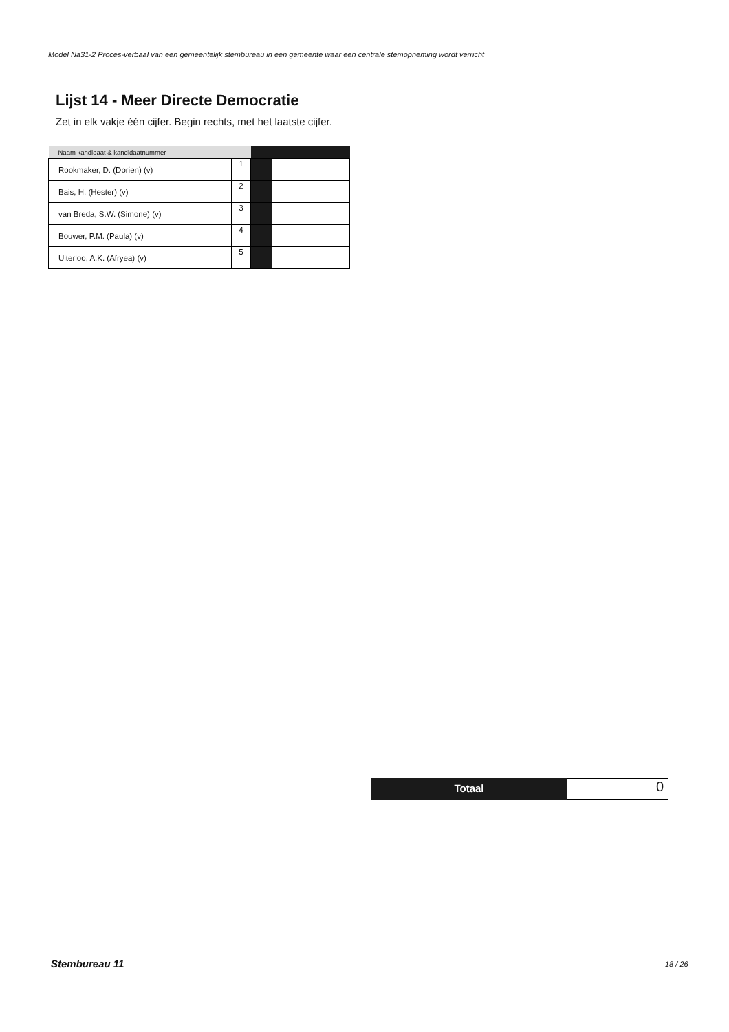Model Na31-2 Proces-verbaal van een gemeentelijk stembureau in een gemeente waar een centrale stemopneming wordt verricht
Lijst 14 - Meer Directe Democratie
Zet in elk vakje één cijfer. Begin rechts, met het laatste cijfer.
| Naam kandidaat & kandidaatnummer | | | |
| --- | --- | --- | --- |
| Rookmaker, D. (Dorien) (v) | 1 | | |
| Bais, H. (Hester) (v) | 2 | | |
| van Breda, S.W. (Simone) (v) | 3 | | |
| Bouwer, P.M. (Paula) (v) | 4 | | |
| Uiterloo, A.K. (Afryea) (v) | 5 | | |
Totaal
0
Stembureau 11 18 / 26